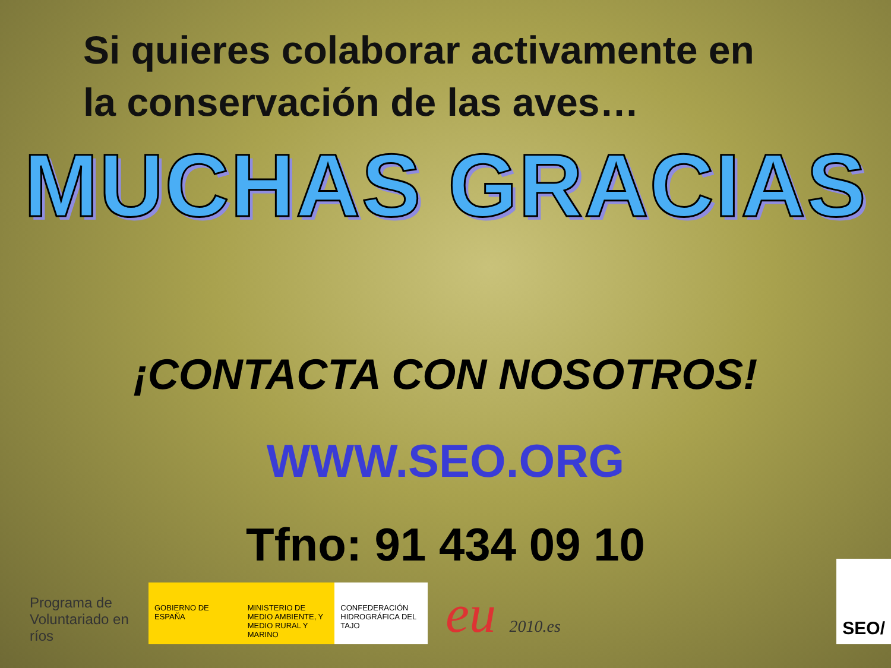Si quieres colaborar activamente en
la conservación de las aves…
MUCHAS GRACIAS
¡CONTACTA CON NOSOTROS!
WWW.SEO.ORG
Tfno: 91 434 09 10
Programa de Voluntariado en ríos
GOBIERNO DE ESPAÑA MINISTERIO DE MEDIO AMBIENTE, Y MEDIO RURAL Y MARINO
CONFEDERACIÓN HIDROGRÁFICA DEL TAJO
eu 2010.es
SEO/